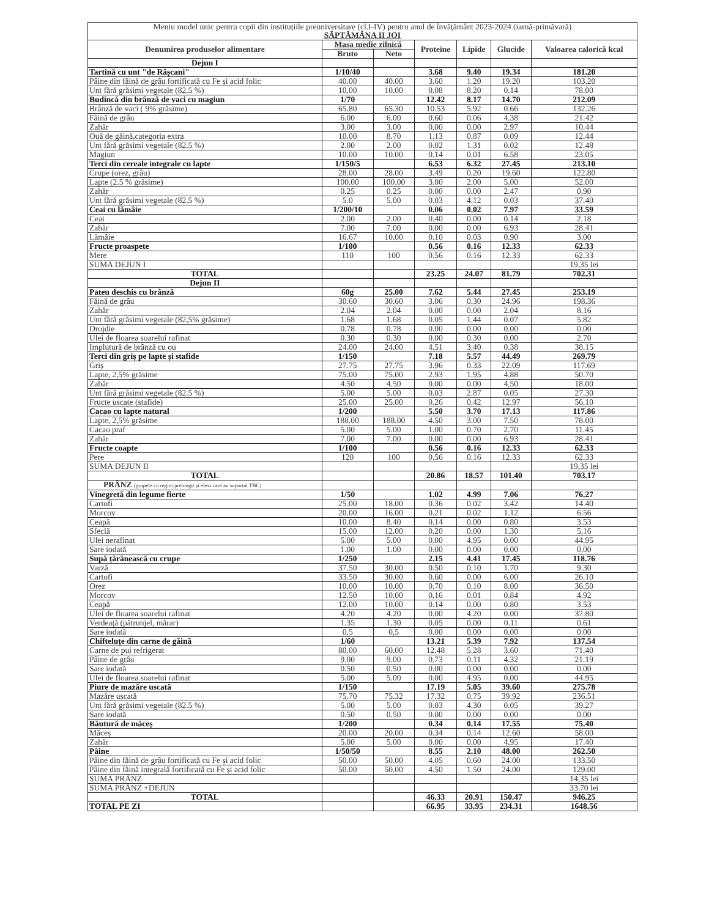| Meniu model unic pentru copii din instituțiile preuniversitare (cl.I-IV) pentru anul de învățământ 2023-2024 (iarnă-primăvară) SĂPTĂMÂNA II JOI | | | | | | |
| --- | --- | --- | --- | --- | --- | --- |
| Denumirea produselor alimentare | Masa medie zilnică | | Proteine | Lipide | Glucide | Valoarea calorică kcal |
| | Bruto | Neto | | | | |
| Dejun I | | | | | | |
| Tartină cu unt "de Râșcani" | 1/10/40 | | 3.68 | 9.40 | 19.34 | 181.20 |
| Pâine din făină de grâu fortificată cu Fe și acid folic | 40.00 | 40.00 | 3.60 | 1.20 | 19.20 | 103.20 |
| Unt fără grăsimi vegetale (82.5 %) | 10.00 | 10.00 | 0.08 | 8.20 | 0.14 | 78.00 |
| Budincă din brânză de vaci cu magiun | 1/70 | | 12.42 | 8.17 | 14.70 | 212.09 |
| Brânză de vaci ( 9% grăsime) | 65.80 | 65.30 | 10.53 | 5.92 | 0.66 | 132.26 |
| Făină de grâu | 6.00 | 6.00 | 0.60 | 0.06 | 4.38 | 21.42 |
| Zahăr | 3.00 | 3.00 | 0.00 | 0.00 | 2.97 | 10.44 |
| Ouă de găină,categoria extra | 10.00 | 8.70 | 1.13 | 0.87 | 0.09 | 12.44 |
| Unt fără grăsimi vegetale (82.5 %) | 2.00 | 2.00 | 0.02 | 1.31 | 0.02 | 12.48 |
| Magiun | 10.00 | 10.00 | 0.14 | 0.01 | 6.58 | 23.05 |
| Terci din cereale integrale cu lapte | 1/150/5 | | 6.53 | 6.32 | 27.45 | 213.10 |
| Crupe (orez, grâu) | 28.00 | 28.00 | 3.49 | 0.20 | 19.60 | 122.80 |
| Lapte (2.5 % grăsime) | 100.00 | 100.00 | 3.00 | 2.00 | 5.00 | 52.00 |
| Zahăr | 0.25 | 0.25 | 0.00 | 0.00 | 2.47 | 0.90 |
| Unt fără grăsimi vegetale (82.5 %) | 5.0 | 5.00 | 0.03 | 4.12 | 0.03 | 37.40 |
| Ceai cu lămâie | 1/200/10 | | 0.06 | 0.02 | 7.97 | 33.59 |
| Ceai | 2.00 | 2.00 | 0.40 | 0.00 | 0.14 | 2.18 |
| Zahăr | 7.00 | 7.00 | 0.00 | 0.00 | 6.93 | 28.41 |
| Lămâie | 16.67 | 10.00 | 0.10 | 0.03 | 0.90 | 3.00 |
| Fructe proaspete | 1/100 | | 0.56 | 0.16 | 12.33 | 62.33 |
| Mere | 110 | 100 | 0.56 | 0.16 | 12.33 | 62.33 |
| SUMA DEJUN I | | | | | | 19,35 lei |
| TOTAL | | | 23.25 | 24.07 | 81.79 | 702.31 |
| Dejun II | | | | | | |
| Pateu deschis cu brânză | 60g | 25.00 | 7.62 | 5.44 | 27.45 | 253.19 |
| Făină de grâu | 30.60 | 30.60 | 3.06 | 0.30 | 24.96 | 198.36 |
| Zahăr | 2.04 | 2.04 | 0.00 | 0.00 | 2.04 | 8.16 |
| Unt fără grăsimi vegetale (82,5% grăsime) | 1.68 | 1.68 | 0.05 | 1.44 | 0.07 | 5.82 |
| Drojdie | 0.78 | 0.78 | 0.00 | 0.00 | 0.00 | 0.00 |
| Ulei de floarea soarelui rafinat | 0.30 | 0.30 | 0.00 | 0.30 | 0.00 | 2.70 |
| Implutură de brânză cu ou | 24.00 | 24.00 | 4.51 | 3.40 | 0.38 | 38.15 |
| Terci din griș pe lapte și stafide | 1/150 | | 7.18 | 5.57 | 44.49 | 269.79 |
| Griș | 27.75 | 27.75 | 3.96 | 0.33 | 22.09 | 117.69 |
| Lapte, 2,5% grăsime | 75.00 | 75.00 | 2.93 | 1.95 | 4.88 | 50.70 |
| Zahăr | 4.50 | 4.50 | 0.00 | 0.00 | 4.50 | 18.00 |
| Unt fără grăsimi vegetale (82.5 %) | 5.00 | 5.00 | 0.03 | 2.87 | 0.05 | 27.30 |
| Fructe uscate (stafide) | 25.00 | 25.00 | 0.26 | 0.42 | 12.97 | 56.10 |
| Cacao cu lapte natural | 1/200 | | 5.50 | 3.70 | 17.13 | 117.86 |
| Lapte, 2,5% grăsime | 188.00 | 188.00 | 4.50 | 3.00 | 7.50 | 78.00 |
| Cacao praf | 5.00 | 5.00 | 1.00 | 0.70 | 2.70 | 11.45 |
| Zahăr | 7.00 | 7.00 | 0.00 | 0.00 | 6.93 | 28.41 |
| Fructe coapte | 1/100 | | 0.56 | 0.16 | 12.33 | 62.33 |
| Pere | 120 | 100 | 0.56 | 0.16 | 12.33 | 62.33 |
| SUMA DEJUN II | | | | | | 19,35 lei |
| TOTAL | | | 20.86 | 18.57 | 101.40 | 703.17 |
| PRÂNZ (grupele cu regim prelungit și elevi care au suportat TBC) | | | | | | |
| Vinegretă din legume fierte | 1/50 | | 1.02 | 4.99 | 7.06 | 76.27 |
| Cartofi | 25.00 | 18.00 | 0.36 | 0.02 | 3.42 | 14.40 |
| Morcov | 20.00 | 16.00 | 0.21 | 0.02 | 1.12 | 6.56 |
| Ceapă | 10.00 | 8.40 | 0.14 | 0.00 | 0.80 | 3.53 |
| Sfeclă | 15.00 | 12.00 | 0.20 | 0.00 | 1.30 | 5.16 |
| Ulei nerafinat | 5.00 | 5.00 | 0.00 | 4.95 | 0.00 | 44.95 |
| Sare iodată | 1.00 | 1.00 | 0.00 | 0.00 | 0.00 | 0.00 |
| Supă țărănească cu crupe | 1/250 | | 2.15 | 4.41 | 17.45 | 118.76 |
| Varză | 37.50 | 30.00 | 0.50 | 0.10 | 1.70 | 9.30 |
| Cartofi | 33.50 | 30.00 | 0.60 | 0.00 | 6.00 | 26.10 |
| Orez | 10.00 | 10.00 | 0.70 | 0.10 | 8.00 | 36.50 |
| Morcov | 12.50 | 10.00 | 0.16 | 0.01 | 0.84 | 4.92 |
| Ceapă | 12.00 | 10.00 | 0.14 | 0.00 | 0.80 | 3.53 |
| Ulei de floarea soarelui rafinat | 4.20 | 4.20 | 0.00 | 4.20 | 0.00 | 37.80 |
| Verdeață (pătrunjel, mărar) | 1.35 | 1.30 | 0.05 | 0.00 | 0.11 | 0.61 |
| Sare iodată | 0,5 | 0,5 | 0.00 | 0.00 | 0.00 | 0.00 |
| Chifteluțe din carne de găină | 1/60 | | 13.21 | 5.39 | 7.92 | 137.54 |
| Carne de pui refrigerat | 80.00 | 60.00 | 12.48 | 5.28 | 3.60 | 71.40 |
| Pâine de grâu | 9.00 | 9.00 | 0.73 | 0.11 | 4.32 | 21.19 |
| Sare iodată | 0.50 | 0.50 | 0.00 | 0.00 | 0.00 | 0.00 |
| Ulei de floarea soarelui rafinat | 5.00 | 5.00 | 0.00 | 4.95 | 0.00 | 44.95 |
| Piure de mazăre uscată | 1/150 | | 17.19 | 5.05 | 39.60 | 275.78 |
| Mazăre uscată | 75.70 | 75.32 | 17.32 | 0.75 | 39.92 | 236.51 |
| Unt fără grăsimi vegetale (82.5 %) | 5.00 | 5.00 | 0.03 | 4.30 | 0.05 | 39.27 |
| Sare iodată | 0.50 | 0.50 | 0.00 | 0.00 | 0.00 | 0.00 |
| Băutură de măceș | 1/200 | | 0.34 | 0.14 | 17.55 | 75.40 |
| Măceș | 20.00 | 20.00 | 0.34 | 0.14 | 12.60 | 58.00 |
| Zahăr | 5.00 | 5.00 | 0.00 | 0.00 | 4.95 | 17.40 |
| Pâine | 1/50/50 | | 8.55 | 2.10 | 48.00 | 262.50 |
| Pâine din făină de grâu fortificată cu Fe și acid folic | 50.00 | 50.00 | 4.05 | 0.60 | 24.00 | 133.50 |
| Pâine din făină integrală fortificată cu Fe și acid folic | 50.00 | 50.00 | 4.50 | 1.50 | 24.00 | 129.00 |
| SUMA PRÂNZ | | | | | | 14,35 lei |
| SUMA PRÂNZ +DEJUN | | | | | | 33.70 lei |
| TOTAL | | | 46.33 | 20.91 | 150.47 | 946.25 |
| TOTAL PE ZI | | | 66.95 | 33.95 | 234.31 | 1648.56 |